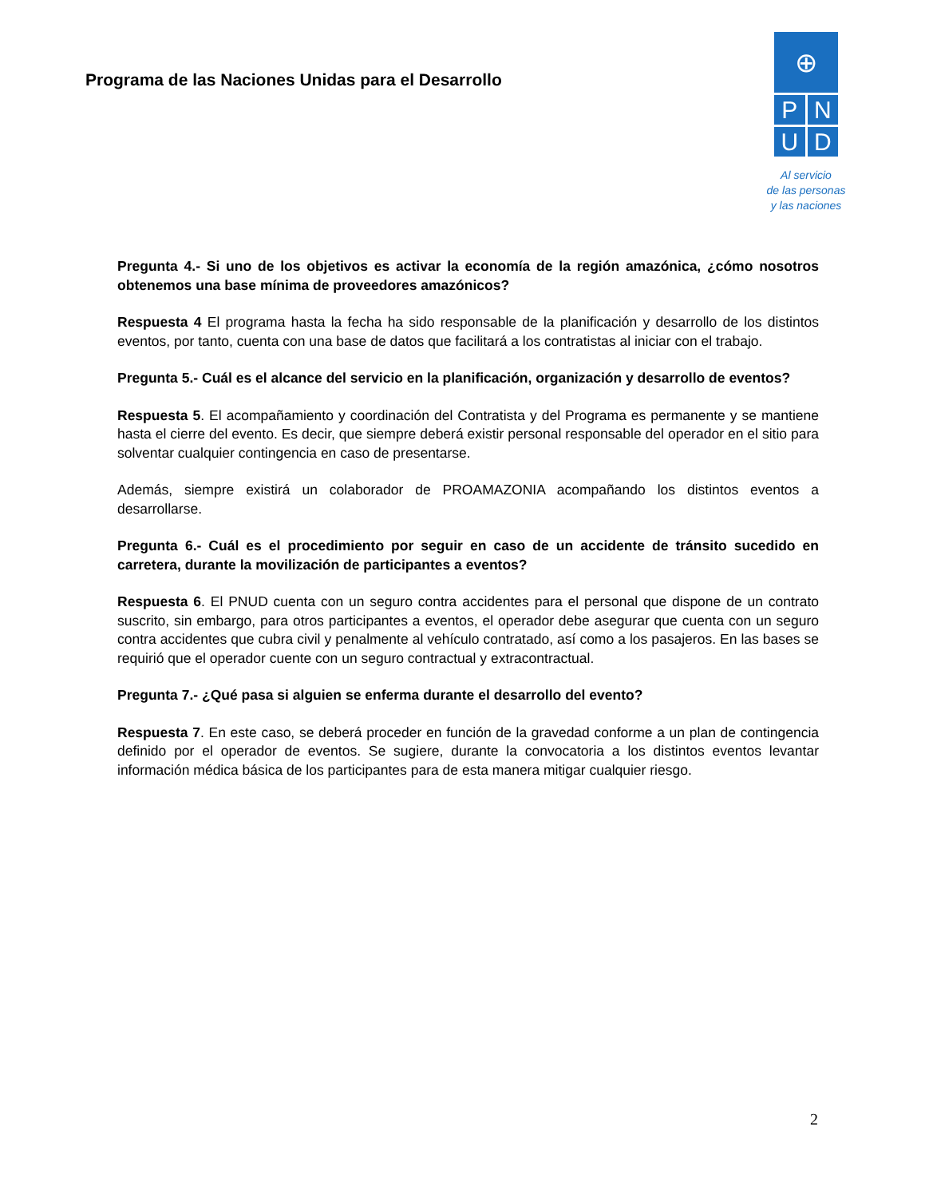Programa de las Naciones Unidas para el Desarrollo
⊕
P N
U D
Al servicio
de las personas
y las naciones
Pregunta 4.- Si uno de los objetivos es activar la economía de la región amazónica, ¿cómo nosotros obtenemos una base mínima de proveedores amazónicos?
Respuesta 4 El programa hasta la fecha ha sido responsable de la planificación y desarrollo de los distintos eventos, por tanto, cuenta con una base de datos que facilitará a los contratistas al iniciar con el trabajo.
Pregunta 5.- Cuál es el alcance del servicio en la planificación, organización y desarrollo de eventos?
Respuesta 5. El acompañamiento y coordinación del Contratista y del Programa es permanente y se mantiene hasta el cierre del evento. Es decir, que siempre deberá existir personal responsable del operador en el sitio para solventar cualquier contingencia en caso de presentarse.
Además, siempre existirá un colaborador de PROAMAZONIA acompañando los distintos eventos a desarrollarse.
Pregunta 6.- Cuál es el procedimiento por seguir en caso de un accidente de tránsito sucedido en carretera, durante la movilización de participantes a eventos?
Respuesta 6. El PNUD cuenta con un seguro contra accidentes para el personal que dispone de un contrato suscrito, sin embargo, para otros participantes a eventos, el operador debe asegurar que cuenta con un seguro contra accidentes que cubra civil y penalmente al vehículo contratado, así como a los pasajeros. En las bases se requirió que el operador cuente con un seguro contractual y extracontractual.
Pregunta 7.- ¿Qué pasa si alguien se enferma durante el desarrollo del evento?
Respuesta 7. En este caso, se deberá proceder en función de la gravedad conforme a un plan de contingencia definido por el operador de eventos. Se sugiere, durante la convocatoria a los distintos eventos levantar información médica básica de los participantes para de esta manera mitigar cualquier riesgo.
2